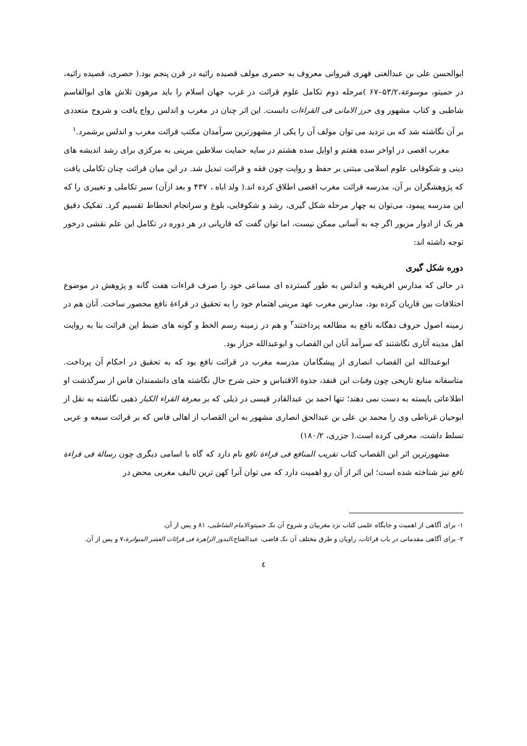ابوالحسن علی بن عبدالغنی فهری قیروانی معروف به حصری مولف قصیده رائیه در قرن پنجم بود.( حصری، قصیده رائیه، در حمیتو، موسوعة،۵۳/۲–۶۷ )مرحله دوم تکامل علوم قرائت در غرب جهان اسلام را باید مرهون تلاش های ابوالقاسم شاطبی و کتاب مشهور وی حرز الامانی فی القراءات دانست. این اثر چنان در مغرب و اندلس رواج یافت و شروح متعددی بر آن نگاشته شد که بی تردید می توان مولف آن را یکی از مشهورترین سرآمدان مکتب قرائت مغرب و اندلس برشمرد.<sup>۱</sup>
مغرب اقصی در اواخر سده هفتم و اوایل سده هشتم در سایه حمایت سلاطین مرینی به مرکزی برای رشد اندیشه های دینی و شکوفایی علوم اسلامی مبتنی بر حفظ و روایت چون فقه و قرائت تبدیل شد. در این میان قرائت چنان تکاملی یافت که پژوهشگران بر آن، مدرسه قرائت مغرب اقصی اطلاق کرده اند.( ولد اباه ، ۴۳۷ و بعد ازآن) سیر تکاملی و تغییری را که این مدرسه پیمود، می‌توان به چهار مرحله شکل گیری، رشد و شکوفایی، بلوغ و سرانجام انحطاط تقسیم کرد. تفکیک دقیق هر یک از ادوار مزبور اگر چه به آسانی ممکن نیست، اما توان گفت که قاریانی در هر دوره در تکامل این علم نقشی درخور توجه داشته اند:
دوره شکل گیری
در حالی که مدارس افریقیه و اندلس به طور گسترده ای مساعی خود را صرف قراءات هفت گانه و پژوهش در موضوع اختلافات بین قاریان کرده بود، مدارس مغرب عهد مرینی اهتمام خود را به تحقیق در قراءۀ نافع محصور ساخت. آنان هم در زمینه اصول حروف دهگانه نافع به مطالعه پرداختند<sup>۲</sup> و هم در زمینه رسم الخط و گونه های ضبط این قرائت بنا به روایت اهل مدینه آثاری نگاشتند که سرآمد آنان ابن القصاب و ابوعبدالله خزاز بود.
ابوعبدالله ابن القصاب انصاری از پیشگامان مدرسه مغرب در قرائت نافع بود که به تحقیق در احکام آن پرداخت. متاسفانه منابع تاریخی چون وفیات ابن قنفذ، جذوة الاقتباس و حتی شرح حال نگاشته های دانشمندان فاس از سرگذشت او اطلاعاتی بایسته به دست نمی دهند؛ تنها احمد بن عبدالقادر قیسی در ذیلی که بر معرفة القراء الکبار ذهبی نگاشته به نقل از ابوحیان غرناطی وی را محمد بن علی بن عبدالحق انصاری مشهور به ابن القصاب از اهالی فاس که بر قرائت سبعه و عربی تسلط داشت، معرفی کرده است.( جزری، ۱۸۰/۲)
مشهورترین اثر ابن القصاب کتاب تقریب المنافع فی قراءة نافع نام دارد که گاه با اسامی دیگری چون رسالة فی قراءة نافع نیز شناخته شده است؛ این اثر از آن رو اهمیت دارد که می توان آنرا کهن ترین تالیف مغربی محض در
۱- برای آگاهی از اهمیت و جایگاه علمی کتاب نزد مغربیان و شروح آن نکـ حمیتو،الامام الشاطبی، ۸۱ و پس از آن.
۲- برای آگاهی مقدماتی در باب قرائات، راویان و طرق مختلف آن نکـ قاضی، عبدالفتاح،البدور الزاهرة فی قرائات العشر المتواترة،۷ و پس از آن.
٤